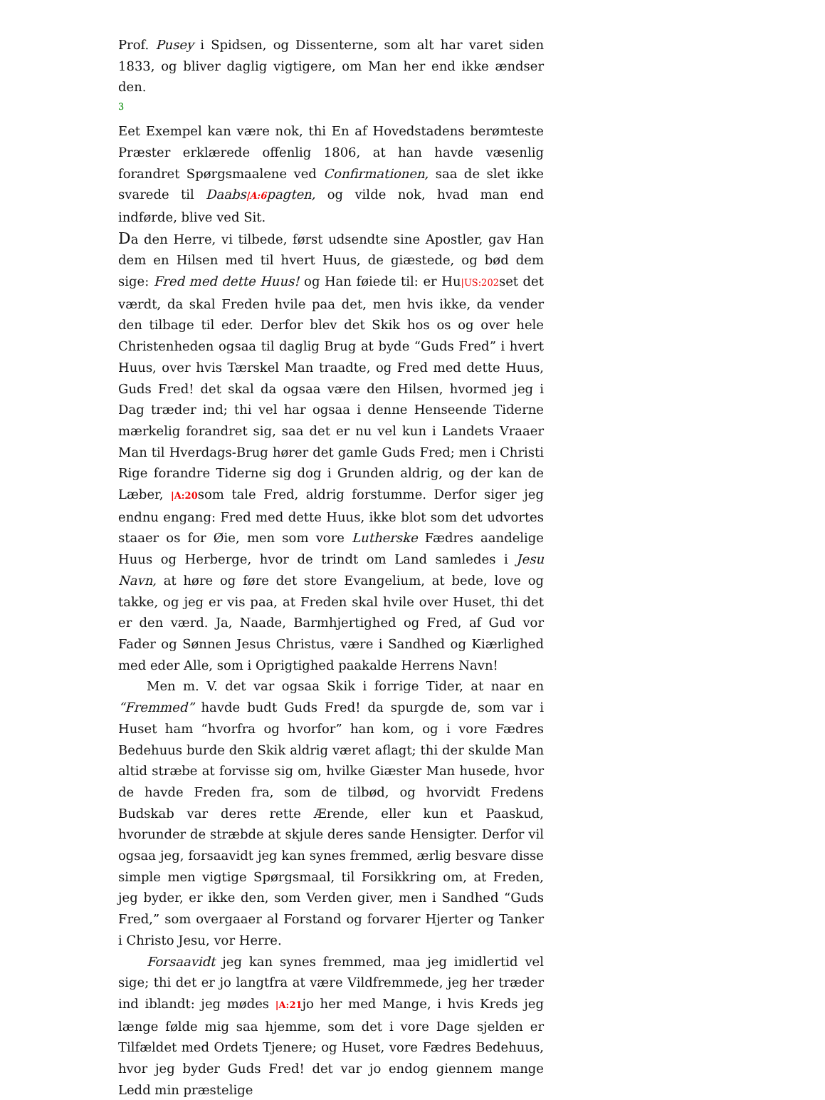Prof. Pusey i Spidsen, og Dissenterne, som alt har varet siden 1833, og bliver daglig vigtigere, om Man her end ikke ændser den.
3
Eet Exempel kan være nok, thi En af Hovedstadens berømteste Præster erklærede offenlig 1806, at han havde væsenlig forandret Spørgsmaalene ved Confirmationen, saa de slet ikke svarede til Daabs|A:6pagten, og vilde nok, hvad man end indførde, blive ved Sit.
Da den Herre, vi tilbede, først udsendte sine Apostler, gav Han dem en Hilsen med til hvert Huus, de giæstede, og bød dem sige: Fred med dette Huus! og Han føiede til: er Hu|US:202set det værdt, da skal Freden hvile paa det, men hvis ikke, da vender den tilbage til eder. Derfor blev det Skik hos os og over hele Christenheden ogsaa til daglig Brug at byde “Guds Fred” i hvert Huus, over hvis Tærskel Man traadte, og Fred med dette Huus, Guds Fred! det skal da ogsaa være den Hilsen, hvormed jeg i Dag træder ind; thi vel har ogsaa i denne Henseende Tiderne mærkelig forandret sig, saa det er nu vel kun i Landets Vraaer Man til Hverdags-Brug hører det gamle Guds Fred; men i Christi Rige forandre Tiderne sig dog i Grunden aldrig, og der kan de Læber, |A:20som tale Fred, aldrig forstumme. Derfor siger jeg endnu engang: Fred med dette Huus, ikke blot som det udvortes staaer os for Øie, men som vore Lutherske Fædres aandelige Huus og Herberge, hvor de trindt om Land samledes i Jesu Navn, at høre og føre det store Evangelium, at bede, love og takke, og jeg er vis paa, at Freden skal hvile over Huset, thi det er den værd. Ja, Naade, Barmhjertighed og Fred, af Gud vor Fader og Sønnen Jesus Christus, være i Sandhed og Kiærlighed med eder Alle, som i Oprigtighed paakalde Herrens Navn!
Men m. V. det var ogsaa Skik i forrige Tider, at naar en “Fremmed” havde budt Guds Fred! da spurgde de, som var i Huset ham “hvorfra og hvorfor” han kom, og i vore Fædres Bedehuus burde den Skik aldrig været aflagt; thi der skulde Man altid stræbe at forvisse sig om, hvilke Giæster Man husede, hvor de havde Freden fra, som de tilbød, og hvorvidt Fredens Budskab var deres rette Ærende, eller kun et Paaskud, hvorunder de stræbde at skjule deres sande Hensigter. Derfor vil ogsaa jeg, forsaavidt jeg kan synes fremmed, ærlig besvare disse simple men vigtige Spørgsmaal, til Forsikkring om, at Freden, jeg byder, er ikke den, som Verden giver, men i Sandhed “Guds Fred,” som overgaaer al Forstand og forvarer Hjerter og Tanker i Christo Jesu, vor Herre.
Forsaavidt jeg kan synes fremmed, maa jeg imidlertid vel sige; thi det er jo langtfra at være Vildfremmede, jeg her træder ind iblandt: jeg mødes |A:21jo her med Mange, i hvis Kreds jeg længe følde mig saa hjemme, som det i vore Dage sjelden er Tilfældet med Ordets Tjenere; og Huset, vore Fædres Bedehuus, hvor jeg byder Guds Fred! det var jo endog giennem mange Ledd min præstelige